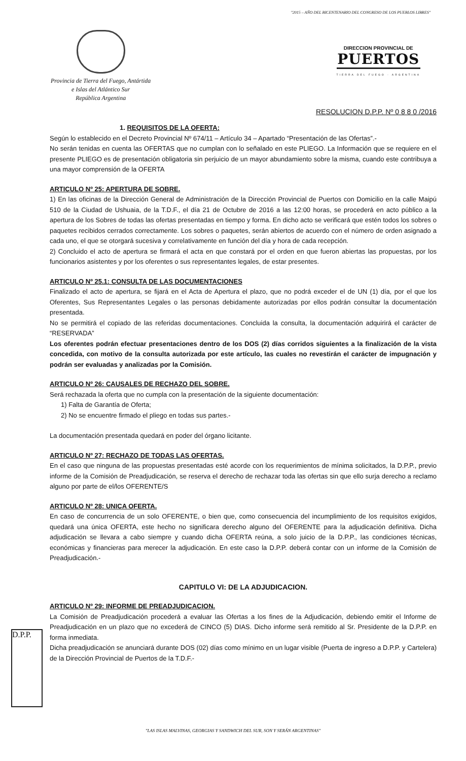"2015 – AÑO DEL BICENTENARIO DEL CONGRESO DE LOS PUEBLOS LIBRES"
Provincia de Tierra del Fuego, Antártida
e Islas del Atlántico Sur
República Argentina
DIRECCION PROVINCIAL DE
PUERTOS
TIERRA DEL FUEGO - ARGENTINA
RESOLUCION D.P.P. Nº 0 8 8 0 /2016
1. REQUISITOS DE LA OFERTA:
Según lo establecido en el Decreto Provincial Nº 674/11 – Artículo 34 – Apartado “Presentación de las Ofertas”.-
No serán tenidas en cuenta las OFERTAS que no cumplan con lo señalado en este PLIEGO. La Información que se requiere en el presente PLIEGO es de presentación obligatoria sin perjuicio de un mayor abundamiento sobre la misma, cuando este contribuya a una mayor comprensión de la OFERTA
ARTICULO Nº 25: APERTURA DE SOBRE.
1) En las oficinas de la Dirección General de Administración de la Dirección Provincial de Puertos con Domicilio en la calle Maipú 510 de la Ciudad de Ushuaia, de la T.D.F., el día 21 de Octubre de 2016 a las 12:00 horas, se procederá en acto público a la apertura de los Sobres de todas las ofertas presentadas en tiempo y forma. En dicho acto se verificará que estén todos los sobres o paquetes recibidos cerrados correctamente. Los sobres o paquetes, serán abiertos de acuerdo con el número de orden asignado a cada uno, el que se otorgará sucesiva y correlativamente en función del día y hora de cada recepción.
2) Concluido el acto de apertura se firmará el acta en que constará por el orden en que fueron abiertas las propuestas, por los funcionarios asistentes y por los oferentes o sus representantes legales, de estar presentes.
ARTICULO Nº 25.1: CONSULTA DE LAS DOCUMENTACIONES
Finalizado el acto de apertura, se fijará en el Acta de Apertura el plazo, que no podrá exceder el de UN (1) día, por el que los Oferentes, Sus Representantes Legales o las personas debidamente autorizadas por ellos podrán consultar la documentación presentada.
No se permitirá el copiado de las referidas documentaciones. Concluida la consulta, la documentación adquirirá el carácter de “RESERVADA”
Los oferentes podrán efectuar presentaciones dentro de los DOS (2) días corridos siguientes a la finalización de la vista concedida, con motivo de la consulta autorizada por este artículo, las cuales no revestirán el carácter de impugnación y podrán ser evaluadas y analizadas por la Comisión.
ARTICULO Nº 26: CAUSALES DE RECHAZO DEL SOBRE.
Será rechazada la oferta que no cumpla con la presentación de la siguiente documentación:
1) Falta de Garantía de Oferta;
2) No se encuentre firmado el pliego en todas sus partes.-
La documentación presentada quedará en poder del órgano licitante.
ARTICULO Nº 27: RECHAZO DE TODAS LAS OFERTAS.
En el caso que ninguna de las propuestas presentadas esté acorde con los requerimientos de mínima solicitados, la D.P.P., previo informe de la Comisión de Preadjudicación, se reserva el derecho de rechazar toda las ofertas sin que ello surja derecho a reclamo alguno por parte de el/los OFERENTE/S
ARTICULO Nº 28: UNICA OFERTA.
En caso de concurrencia de un solo OFERENTE, o bien que, como consecuencia del incumplimiento de los requisitos exigidos, quedará una única OFERTA, este hecho no significara derecho alguno del OFERENTE para la adjudicación definitiva. Dicha adjudicación se llevara a cabo siempre y cuando dicha OFERTA reúna, a solo juicio de la D.P.P., las condiciones técnicas, económicas y financieras para merecer la adjudicación. En este caso la D.P.P. deberá contar con un informe de la Comisión de Preadjudicación.-
CAPITULO VI: DE LA ADJUDICACION.
ARTICULO Nº 29: INFORME DE PREADJUDICACION.
La Comisión de Preadjudicación procederá a evaluar las Ofertas a los fines de la Adjudicación, debiendo emitir el Informe de Preadjudicación en un plazo que no excederá de CINCO (5) DIAS. Dicho informe será remitido al Sr. Presidente de la D.P.P. en forma inmediata.
Dicha preadjudicación se anunciará durante DOS (02) días como mínimo en un lugar visible (Puerta de ingreso a D.P.P. y Cartelera) de la Dirección Provincial de Puertos de la T.D.F.-
D.P.P.
"LAS ISLAS MALVINAS, GEORGIAS Y SANDWICH DEL SUR, SON Y SERÁN ARGENTINAS"